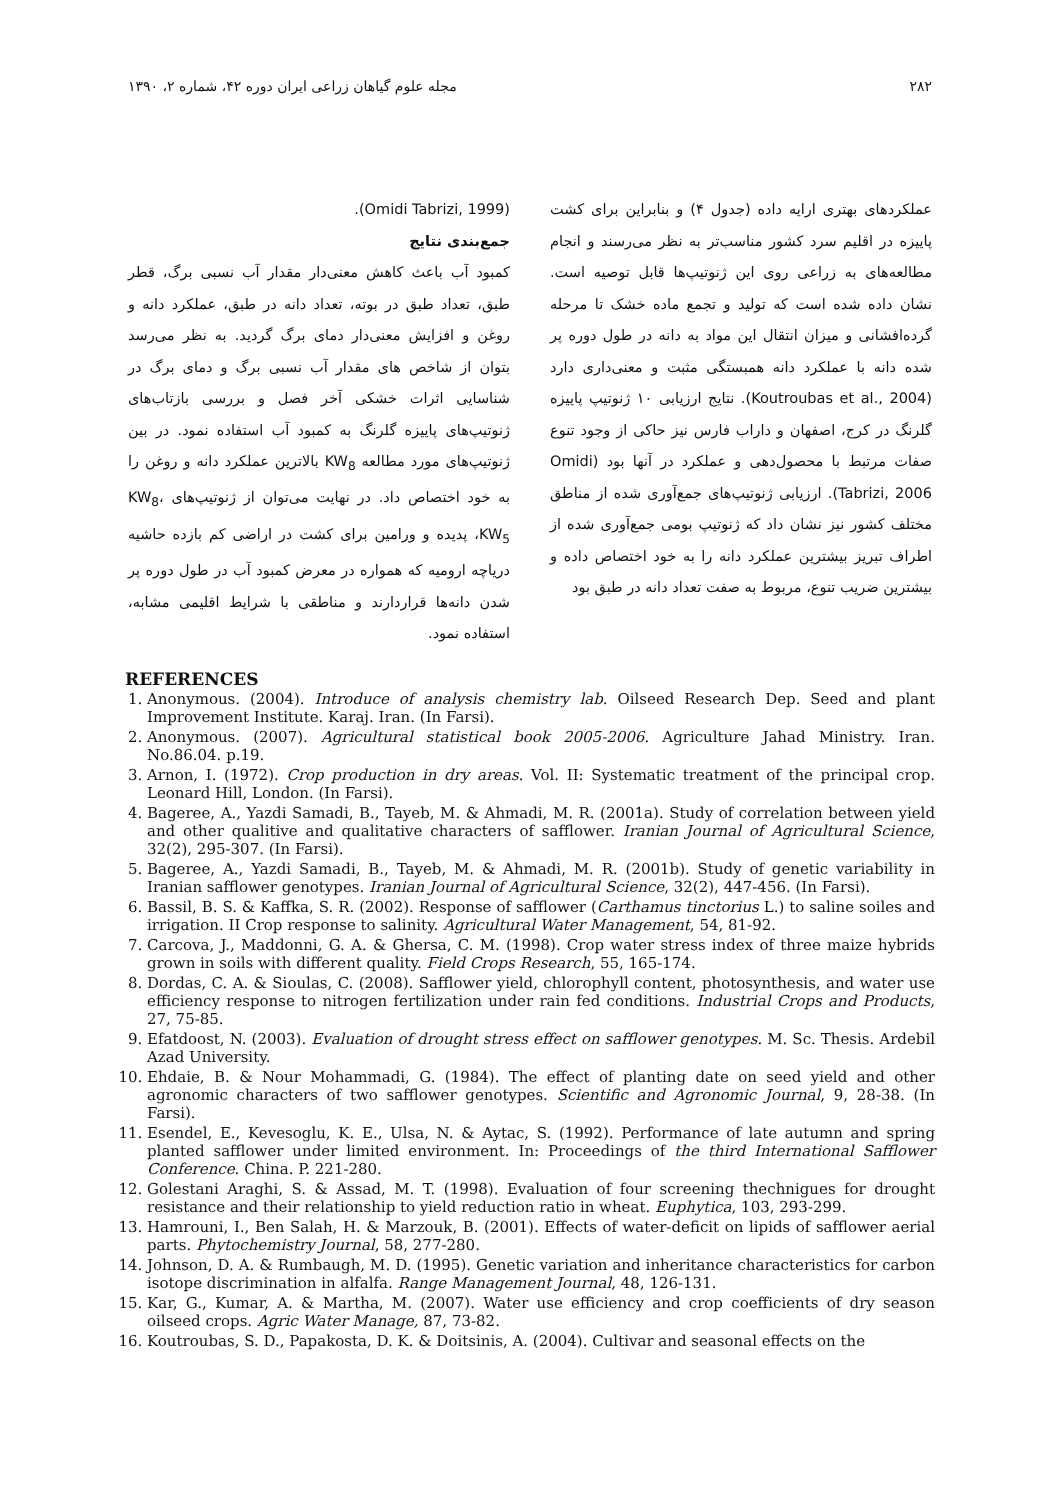۲۸۲ مجله علوم گیاهان زراعی ایران دوره ۴۲، شماره ۲، ۱۳۹۰
عملکردهای بهتری ارایه داده (جدول ۴) و بنابراین برای کشت پاییزه در اقلیم سرد کشور مناسب‌تر به نظر می‌رسند و انجام مطالعه‌های به زراعی روی این ژنوتیپ‌ها قابل توصیه است. نشان داده شده است که تولید و تجمع ماده خشک تا مرحله گرده‌افشانی و میزان انتقال این مواد به دانه در طول دوره پر شده دانه با عملکرد دانه همبستگی مثبت و معنی‌داری دارد (Koutroubas et al., 2004). نتایج ارزیابی ۱۰ ژنوتیپ پاییزه گلرنگ در کرج، اصفهان و داراب فارس نیز حاکی از وجود تنوع صفات مرتبط با محصول‌دهی و عملکرد در آنها بود (Omidi Tabrizi, 2006). ارزیابی ژنوتیپ‌های جمع‌آوری شده از مناطق مختلف کشور نیز نشان داد که ژنوتیپ بومی جمع‌آوری شده از اطراف تبریز بیشترین عملکرد دانه را به خود اختصاص داده و بیشترین ضریب تنوع، مربوط به صفت تعداد دانه در طبق بود
(Omidi Tabrizi, 1999).
جمع‌بندی نتایج
کمبود آب باعث کاهش معنی‌دار مقدار آب نسبی برگ، قطر طبق، تعداد طبق در بوته، تعداد دانه در طبق، عملکرد دانه و روغن و افزایش معنی‌دار دمای برگ گردید. به نظر می‌رسد بتوان از شاخص های مقدار آب نسبی برگ و دمای برگ در شناسایی اثرات خشکی آخر فصل و بررسی بازتاب‌های ژنوتیپ‌های پاییزه گلرنگ به کمبود آب استفاده نمود. در بین ژنوتیپ‌های مورد مطالعه KW<sub>8</sub> بالاترین عملکرد دانه و روغن را به خود اختصاص داد. در نهایت می‌توان از ژنوتیپ‌های KW<sub>8</sub>، KW<sub>5</sub>، پدیده و ورامین برای کشت در اراضی کم بازده حاشیه دریاچه ارومیه که همواره در معرض کمبود آب در طول دوره پر شدن دانه‌ها قراردارند و مناطقی با شرایط اقلیمی مشابه، استفاده نمود.
REFERENCES
1. Anonymous. (2004). Introduce of analysis chemistry lab. Oilseed Research Dep. Seed and plant Improvement Institute. Karaj. Iran. (In Farsi).
2. Anonymous. (2007). Agricultural statistical book 2005-2006. Agriculture Jahad Ministry. Iran. No.86.04. p.19.
3. Arnon, I. (1972). Crop production in dry areas. Vol. II: Systematic treatment of the principal crop. Leonard Hill, London. (In Farsi).
4. Bageree, A., Yazdi Samadi, B., Tayeb, M. & Ahmadi, M. R. (2001a). Study of correlation between yield and other qualitive and qualitative characters of safflower. Iranian Journal of Agricultural Science, 32(2), 295-307. (In Farsi).
5. Bageree, A., Yazdi Samadi, B., Tayeb, M. & Ahmadi, M. R. (2001b). Study of genetic variability in Iranian safflower genotypes. Iranian Journal of Agricultural Science, 32(2), 447-456. (In Farsi).
6. Bassil, B. S. & Kaffka, S. R. (2002). Response of safflower (Carthamus tinctorius L.) to saline soiles and irrigation. II Crop response to salinity. Agricultural Water Management, 54, 81-92.
7. Carcova, J., Maddonni, G. A. & Ghersa, C. M. (1998). Crop water stress index of three maize hybrids grown in soils with different quality. Field Crops Research, 55, 165-174.
8. Dordas, C. A. & Sioulas, C. (2008). Safflower yield, chlorophyll content, photosynthesis, and water use efficiency response to nitrogen fertilization under rain fed conditions. Industrial Crops and Products, 27, 75-85.
9. Efatdoost, N. (2003). Evaluation of drought stress effect on safflower genotypes. M. Sc. Thesis. Ardebil Azad University.
10. Ehdaie, B. & Nour Mohammadi, G. (1984). The effect of planting date on seed yield and other agronomic characters of two safflower genotypes. Scientific and Agronomic Journal, 9, 28-38. (In Farsi).
11. Esendel, E., Kevesoglu, K. E., Ulsa, N. & Aytac, S. (1992). Performance of late autumn and spring planted safflower under limited environment. In: Proceedings of the third International Safflower Conference. China. P. 221-280.
12. Golestani Araghi, S. & Assad, M. T. (1998). Evaluation of four screening thechnigues for drought resistance and their relationship to yield reduction ratio in wheat. Euphytica, 103, 293-299.
13. Hamrouni, I., Ben Salah, H. & Marzouk, B. (2001). Effects of water-deficit on lipids of safflower aerial parts. Phytochemistry Journal, 58, 277-280.
14. Johnson, D. A. & Rumbaugh, M. D. (1995). Genetic variation and inheritance characteristics for carbon isotope discrimination in alfalfa. Range Management Journal, 48, 126-131.
15. Kar, G., Kumar, A. & Martha, M. (2007). Water use efficiency and crop coefficients of dry season oilseed crops. Agric Water Manage, 87, 73-82.
16. Koutroubas, S. D., Papakosta, D. K. & Doitsinis, A. (2004). Cultivar and seasonal effects on the